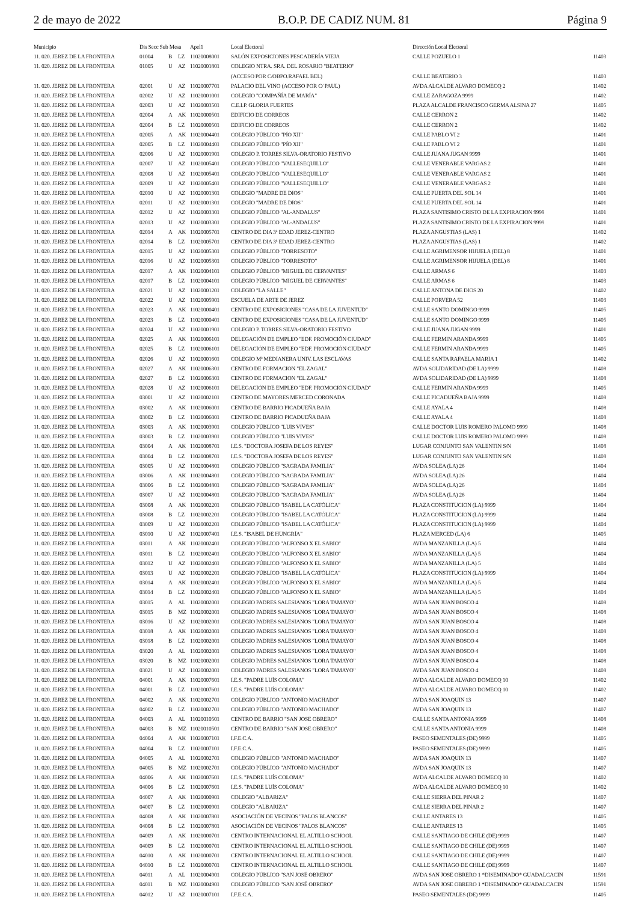2 de mayo de 2022 B.O.P. DE CADIZ NUM. 81 Página 9
| Municipio | Dis Secc Sub Mesa | | | Apel1 | Local Electoral | Dirección Local Electoral | |
| --- | --- | --- | --- | --- | --- | --- | --- |
| 11. 020. JEREZ DE LA FRONTERA | 01004 | B | LZ | 11020008001 | SALÓN EXPOSICIONES PESCADERÍA VIEJA | CALLE POZUELO 1 | 11403 |
| 11. 020. JEREZ DE LA FRONTERA | 01005 | U | AZ | 11020001801 | COLEGIO NTRA. SRA. DEL ROSARIO "BEATERIO" | | |
| | | | | | (ACCESO POR C/OBPO.RAFAEL BEL) | CALLE BEATERIO 3 | 11403 |
| 11. 020. JEREZ DE LA FRONTERA | 02001 | U | AZ | 11020007701 | PALACIO DEL VINO (ACCESO POR C/ PAUL) | AVDA ALCALDE ALVARO DOMECQ 2 | 11402 |
| 11. 020. JEREZ DE LA FRONTERA | 02002 | U | AZ | 11020001001 | COLEGIO "COMPAÑÍA DE MARÍA" | CALLE ZARAGOZA 9999 | 11402 |
| 11. 020. JEREZ DE LA FRONTERA | 02003 | U | AZ | 11020003501 | C.E.I.P. GLORIA FUERTES | PLAZA ALCALDE FRANCISCO GERMA ALSINA 27 | 11405 |
| 11. 020. JEREZ DE LA FRONTERA | 02004 | A | AK | 11020000501 | EDIFICIO DE CORREOS | CALLE CERRON 2 | 11402 |
| 11. 020. JEREZ DE LA FRONTERA | 02004 | B | LZ | 11020000501 | EDIFICIO DE CORREOS | CALLE CERRON 2 | 11402 |
| 11. 020. JEREZ DE LA FRONTERA | 02005 | A | AK | 11020004401 | COLEGIO PÚBLICO "PÍO XII" | CALLE PABLO VI 2 | 11401 |
| 11. 020. JEREZ DE LA FRONTERA | 02005 | B | LZ | 11020004401 | COLEGIO PÚBLICO "PÍO XII" | CALLE PABLO VI 2 | 11401 |
| 11. 020. JEREZ DE LA FRONTERA | 02006 | U | AZ | 11020001901 | COLEGIO P. TORRES SILVA-ORATORIO FESTIVO | CALLE JUANA JUGAN 9999 | 11401 |
| 11. 020. JEREZ DE LA FRONTERA | 02007 | U | AZ | 11020005401 | COLEGIO PÚBLICO "VALLESEQUILLO" | CALLE VENERABLE VARGAS 2 | 11401 |
| 11. 020. JEREZ DE LA FRONTERA | 02008 | U | AZ | 11020005401 | COLEGIO PÚBLICO "VALLESEQUILLO" | CALLE VENERABLE VARGAS 2 | 11401 |
| 11. 020. JEREZ DE LA FRONTERA | 02009 | U | AZ | 11020005401 | COLEGIO PÚBLICO "VALLESEQUILLO" | CALLE VENERABLE VARGAS 2 | 11401 |
| 11. 020. JEREZ DE LA FRONTERA | 02010 | U | AZ | 11020001301 | COLEGIO "MADRE DE DIOS" | CALLE PUERTA DEL SOL 14 | 11401 |
| 11. 020. JEREZ DE LA FRONTERA | 02011 | U | AZ | 11020001301 | COLEGIO "MADRE DE DIOS" | CALLE PUERTA DEL SOL 14 | 11401 |
| 11. 020. JEREZ DE LA FRONTERA | 02012 | U | AZ | 11020003301 | COLEGIO PÚBLICO "AL-ANDALUS" | PLAZA SANTISIMO CRISTO DE LA EXPIRACION 9999 | 11401 |
| 11. 020. JEREZ DE LA FRONTERA | 02013 | U | AZ | 11020003301 | COLEGIO PÚBLICO "AL-ANDALUS" | PLAZA SANTISIMO CRISTO DE LA EXPIRACION 9999 | 11401 |
| 11. 020. JEREZ DE LA FRONTERA | 02014 | A | AK | 11020005701 | CENTRO DE DIA 3ª EDAD JEREZ-CENTRO | PLAZA ANGUSTIAS (LAS) 1 | 11402 |
| 11. 020. JEREZ DE LA FRONTERA | 02014 | B | LZ | 11020005701 | CENTRO DE DIA 3ª EDAD JEREZ-CENTRO | PLAZA ANGUSTIAS (LAS) 1 | 11402 |
| 11. 020. JEREZ DE LA FRONTERA | 02015 | U | AZ | 11020005301 | COLEGIO PÚBLICO "TORRESOTO" | CALLE AGRIMENSOR HIJUELA (DEL) 8 | 11401 |
| 11. 020. JEREZ DE LA FRONTERA | 02016 | U | AZ | 11020005301 | COLEGIO PÚBLICO "TORRESOTO" | CALLE AGRIMENSOR HIJUELA (DEL) 8 | 11401 |
| 11. 020. JEREZ DE LA FRONTERA | 02017 | A | AK | 11020004101 | COLEGIO PÚBLICO "MIGUEL DE CERVANTES" | CALLE ARMAS 6 | 11403 |
| 11. 020. JEREZ DE LA FRONTERA | 02017 | B | LZ | 11020004101 | COLEGIO PÚBLICO "MIGUEL DE CERVANTES" | CALLE ARMAS 6 | 11403 |
| 11. 020. JEREZ DE LA FRONTERA | 02021 | U | AZ | 11020001201 | COLEGIO "LA SALLE" | CALLE ANTONA DE DIOS 20 | 11402 |
| 11. 020. JEREZ DE LA FRONTERA | 02022 | U | AZ | 11020005901 | ESCUELA DE ARTE DE JEREZ | CALLE PORVERA 52 | 11403 |
| 11. 020. JEREZ DE LA FRONTERA | 02023 | A | AK | 11020000401 | CENTRO DE EXPOSICIONES "CASA DE LA JUVENTUD" | CALLE SANTO DOMINGO 9999 | 11405 |
| 11. 020. JEREZ DE LA FRONTERA | 02023 | B | LZ | 11020000401 | CENTRO DE EXPOSICIONES "CASA DE LA JUVENTUD" | CALLE SANTO DOMINGO 9999 | 11405 |
| 11. 020. JEREZ DE LA FRONTERA | 02024 | U | AZ | 11020001901 | COLEGIO P. TORRES SILVA-ORATORIO FESTIVO | CALLE JUANA JUGAN 9999 | 11401 |
| 11. 020. JEREZ DE LA FRONTERA | 02025 | A | AK | 11020006101 | DELEGACIÓN DE EMPLEO "EDF. PROMOCIÓN CIUDAD" | CALLE FERMIN ARANDA 9999 | 11405 |
| 11. 020. JEREZ DE LA FRONTERA | 02025 | B | LZ | 11020006101 | DELEGACIÓN DE EMPLEO "EDF. PROMOCIÓN CIUDAD" | CALLE FERMIN ARANDA 9999 | 11405 |
| 11. 020. JEREZ DE LA FRONTERA | 02026 | U | AZ | 11020001601 | COLEGIO Mª MEDIANERA UNIV. LAS ESCLAVAS | CALLE SANTA RAFAELA MARIA 1 | 11402 |
| 11. 020. JEREZ DE LA FRONTERA | 02027 | A | AK | 11020006301 | CENTRO DE FORMACION "EL ZAGAL" | AVDA SOLIDARIDAD (DE LA) 9999 | 11408 |
| 11. 020. JEREZ DE LA FRONTERA | 02027 | B | LZ | 11020006301 | CENTRO DE FORMACION "EL ZAGAL" | AVDA SOLIDARIDAD (DE LA) 9999 | 11408 |
| 11. 020. JEREZ DE LA FRONTERA | 02028 | U | AZ | 11020006101 | DELEGACIÓN DE EMPLEO "EDF. PROMOCIÓN CIUDAD" | CALLE FERMIN ARANDA 9999 | 11405 |
| 11. 020. JEREZ DE LA FRONTERA | 03001 | U | AZ | 11020002101 | CENTRO DE MAYORES MERCED CORONADA | CALLE PICADUEÑA BAJA 9999 | 11408 |
| 11. 020. JEREZ DE LA FRONTERA | 03002 | A | AK | 11020006001 | CENTRO DE BARRIO PICADUEÑA BAJA | CALLE AYALA 4 | 11408 |
| 11. 020. JEREZ DE LA FRONTERA | 03002 | B | LZ | 11020006001 | CENTRO DE BARRIO PICADUEÑA BAJA | CALLE AYALA 4 | 11408 |
| 11. 020. JEREZ DE LA FRONTERA | 03003 | A | AK | 11020003901 | COLEGIO PÚBLICO "LUIS VIVES" | CALLE DOCTOR LUIS ROMERO PALOMO 9999 | 11408 |
| 11. 020. JEREZ DE LA FRONTERA | 03003 | B | LZ | 11020003901 | COLEGIO PÚBLICO "LUIS VIVES" | CALLE DOCTOR LUIS ROMERO PALOMO 9999 | 11408 |
| 11. 020. JEREZ DE LA FRONTERA | 03004 | A | AK | 11020008701 | I.E.S. "DOCTORA JOSEFA DE LOS REYES" | LUGAR CONJUNTO SAN VALENTIN S/N | 11408 |
| 11. 020. JEREZ DE LA FRONTERA | 03004 | B | LZ | 11020008701 | I.E.S. "DOCTORA JOSEFA DE LOS REYES" | LUGAR CONJUNTO SAN VALENTIN S/N | 11408 |
| 11. 020. JEREZ DE LA FRONTERA | 03005 | U | AZ | 11020004801 | COLEGIO PÚBLICO "SAGRADA FAMILIA" | AVDA SOLEA (LA) 26 | 11404 |
| 11. 020. JEREZ DE LA FRONTERA | 03006 | A | AK | 11020004801 | COLEGIO PÚBLICO "SAGRADA FAMILIA" | AVDA SOLEA (LA) 26 | 11404 |
| 11. 020. JEREZ DE LA FRONTERA | 03006 | B | LZ | 11020004801 | COLEGIO PÚBLICO "SAGRADA FAMILIA" | AVDA SOLEA (LA) 26 | 11404 |
| 11. 020. JEREZ DE LA FRONTERA | 03007 | U | AZ | 11020004801 | COLEGIO PÚBLICO "SAGRADA FAMILIA" | AVDA SOLEA (LA) 26 | 11404 |
| 11. 020. JEREZ DE LA FRONTERA | 03008 | A | AK | 11020002201 | COLEGIO PÚBLICO "ISABEL LA CATÓLICA" | PLAZA CONSTITUCION (LA) 9999 | 11404 |
| 11. 020. JEREZ DE LA FRONTERA | 03008 | B | LZ | 11020002201 | COLEGIO PÚBLICO "ISABEL LA CATÓLICA" | PLAZA CONSTITUCION (LA) 9999 | 11404 |
| 11. 020. JEREZ DE LA FRONTERA | 03009 | U | AZ | 11020002201 | COLEGIO PÚBLICO "ISABEL LA CATÓLICA" | PLAZA CONSTITUCION (LA) 9999 | 11404 |
| 11. 020. JEREZ DE LA FRONTERA | 03010 | U | AZ | 11020007401 | I.E.S. "ISABEL DE HUNGRÍA" | PLAZA MERCED (LA) 6 | 11405 |
| 11. 020. JEREZ DE LA FRONTERA | 03011 | A | AK | 11020002401 | COLEGIO PÚBLICO "ALFONSO X EL SABIO" | AVDA MANZANILLA (LA) 5 | 11404 |
| 11. 020. JEREZ DE LA FRONTERA | 03011 | B | LZ | 11020002401 | COLEGIO PÚBLICO "ALFONSO X EL SABIO" | AVDA MANZANILLA (LA) 5 | 11404 |
| 11. 020. JEREZ DE LA FRONTERA | 03012 | U | AZ | 11020002401 | COLEGIO PÚBLICO "ALFONSO X EL SABIO" | AVDA MANZANILLA (LA) 5 | 11404 |
| 11. 020. JEREZ DE LA FRONTERA | 03013 | U | AZ | 11020002201 | COLEGIO PÚBLICO "ISABEL LA CATÓLICA" | PLAZA CONSTITUCION (LA) 9999 | 11404 |
| 11. 020. JEREZ DE LA FRONTERA | 03014 | A | AK | 11020002401 | COLEGIO PÚBLICO "ALFONSO X EL SABIO" | AVDA MANZANILLA (LA) 5 | 11404 |
| 11. 020. JEREZ DE LA FRONTERA | 03014 | B | LZ | 11020002401 | COLEGIO PÚBLICO "ALFONSO X EL SABIO" | AVDA MANZANILLA (LA) 5 | 11404 |
| 11. 020. JEREZ DE LA FRONTERA | 03015 | A | AL | 11020002001 | COLEGIO PADRES SALESIANOS "LORA TAMAYO" | AVDA SAN JUAN BOSCO 4 | 11408 |
| 11. 020. JEREZ DE LA FRONTERA | 03015 | B | MZ | 11020002001 | COLEGIO PADRES SALESIANOS "LORA TAMAYO" | AVDA SAN JUAN BOSCO 4 | 11408 |
| 11. 020. JEREZ DE LA FRONTERA | 03016 | U | AZ | 11020002001 | COLEGIO PADRES SALESIANOS "LORA TAMAYO" | AVDA SAN JUAN BOSCO 4 | 11408 |
| 11. 020. JEREZ DE LA FRONTERA | 03018 | A | AK | 11020002001 | COLEGIO PADRES SALESIANOS "LORA TAMAYO" | AVDA SAN JUAN BOSCO 4 | 11408 |
| 11. 020. JEREZ DE LA FRONTERA | 03018 | B | LZ | 11020002001 | COLEGIO PADRES SALESIANOS "LORA TAMAYO" | AVDA SAN JUAN BOSCO 4 | 11408 |
| 11. 020. JEREZ DE LA FRONTERA | 03020 | A | AL | 11020002001 | COLEGIO PADRES SALESIANOS "LORA TAMAYO" | AVDA SAN JUAN BOSCO 4 | 11408 |
| 11. 020. JEREZ DE LA FRONTERA | 03020 | B | MZ | 11020002001 | COLEGIO PADRES SALESIANOS "LORA TAMAYO" | AVDA SAN JUAN BOSCO 4 | 11408 |
| 11. 020. JEREZ DE LA FRONTERA | 03021 | U | AZ | 11020002001 | COLEGIO PADRES SALESIANOS "LORA TAMAYO" | AVDA SAN JUAN BOSCO 4 | 11408 |
| 11. 020. JEREZ DE LA FRONTERA | 04001 | A | AK | 11020007601 | I.E.S. "PADRE LUÍS COLOMA" | AVDA ALCALDE ALVARO DOMECQ 10 | 11402 |
| 11. 020. JEREZ DE LA FRONTERA | 04001 | B | LZ | 11020007601 | I.E.S. "PADRE LUÍS COLOMA" | AVDA ALCALDE ALVARO DOMECQ 10 | 11402 |
| 11. 020. JEREZ DE LA FRONTERA | 04002 | A | AK | 11020002701 | COLEGIO PÚBLICO "ANTONIO MACHADO" | AVDA SAN JOAQUIN 13 | 11407 |
| 11. 020. JEREZ DE LA FRONTERA | 04002 | B | LZ | 11020002701 | COLEGIO PÚBLICO "ANTONIO MACHADO" | AVDA SAN JOAQUIN 13 | 11407 |
| 11. 020. JEREZ DE LA FRONTERA | 04003 | A | AL | 11020010501 | CENTRO DE BARRIO "SAN JOSE OBRERO" | CALLE SANTA ANTONIA 9999 | 11408 |
| 11. 020. JEREZ DE LA FRONTERA | 04003 | B | MZ | 11020010501 | CENTRO DE BARRIO "SAN JOSE OBRERO" | CALLE SANTA ANTONIA 9999 | 11408 |
| 11. 020. JEREZ DE LA FRONTERA | 04004 | A | AK | 11020007101 | I.F.E.C.A. | PASEO SEMENTALES (DE) 9999 | 11405 |
| 11. 020. JEREZ DE LA FRONTERA | 04004 | B | LZ | 11020007101 | I.F.E.C.A. | PASEO SEMENTALES (DE) 9999 | 11405 |
| 11. 020. JEREZ DE LA FRONTERA | 04005 | A | AL | 11020002701 | COLEGIO PÚBLICO "ANTONIO MACHADO" | AVDA SAN JOAQUIN 13 | 11407 |
| 11. 020. JEREZ DE LA FRONTERA | 04005 | B | MZ | 11020002701 | COLEGIO PÚBLICO "ANTONIO MACHADO" | AVDA SAN JOAQUIN 13 | 11407 |
| 11. 020. JEREZ DE LA FRONTERA | 04006 | A | AK | 11020007601 | I.E.S. "PADRE LUÍS COLOMA" | AVDA ALCALDE ALVARO DOMECQ 10 | 11402 |
| 11. 020. JEREZ DE LA FRONTERA | 04006 | B | LZ | 11020007601 | I.E.S. "PADRE LUÍS COLOMA" | AVDA ALCALDE ALVARO DOMECQ 10 | 11402 |
| 11. 020. JEREZ DE LA FRONTERA | 04007 | A | AK | 11020000901 | COLEGIO "ALBARIZA" | CALLE SIERRA DEL PINAR 2 | 11407 |
| 11. 020. JEREZ DE LA FRONTERA | 04007 | B | LZ | 11020000901 | COLEGIO "ALBARIZA" | CALLE SIERRA DEL PINAR 2 | 11407 |
| 11. 020. JEREZ DE LA FRONTERA | 04008 | A | AK | 11020007801 | ASOCIACIÓN DE VECINOS "PALOS BLANCOS" | CALLE ANTARES 13 | 11405 |
| 11. 020. JEREZ DE LA FRONTERA | 04008 | B | LZ | 11020007801 | ASOCIACIÓN DE VECINOS "PALOS BLANCOS" | CALLE ANTARES 13 | 11405 |
| 11. 020. JEREZ DE LA FRONTERA | 04009 | A | AK | 11020000701 | CENTRO INTERNACIONAL EL ALTILLO SCHOOL | CALLE SANTIAGO DE CHILE (DE) 9999 | 11407 |
| 11. 020. JEREZ DE LA FRONTERA | 04009 | B | LZ | 11020000701 | CENTRO INTERNACIONAL EL ALTILLO SCHOOL | CALLE SANTIAGO DE CHILE (DE) 9999 | 11407 |
| 11. 020. JEREZ DE LA FRONTERA | 04010 | A | AK | 11020000701 | CENTRO INTERNACIONAL EL ALTILLO SCHOOL | CALLE SANTIAGO DE CHILE (DE) 9999 | 11407 |
| 11. 020. JEREZ DE LA FRONTERA | 04010 | B | LZ | 11020000701 | CENTRO INTERNACIONAL EL ALTILLO SCHOOL | CALLE SANTIAGO DE CHILE (DE) 9999 | 11407 |
| 11. 020. JEREZ DE LA FRONTERA | 04011 | A | AL | 11020004901 | COLEGIO PÚBLICO "SAN JOSÉ OBRERO" | AVDA SAN JOSE OBRERO 1 *DISEMINADO* GUADALCACIN | 11591 |
| 11. 020. JEREZ DE LA FRONTERA | 04011 | B | MZ | 11020004901 | COLEGIO PÚBLICO "SAN JOSÉ OBRERO" | AVDA SAN JOSE OBRERO 1 *DISEMINADO* GUADALCACIN | 11591 |
| 11. 020. JEREZ DE LA FRONTERA | 04012 | U | AZ | 11020007101 | I.F.E.C.A. | PASEO SEMENTALES (DE) 9999 | 11405 |